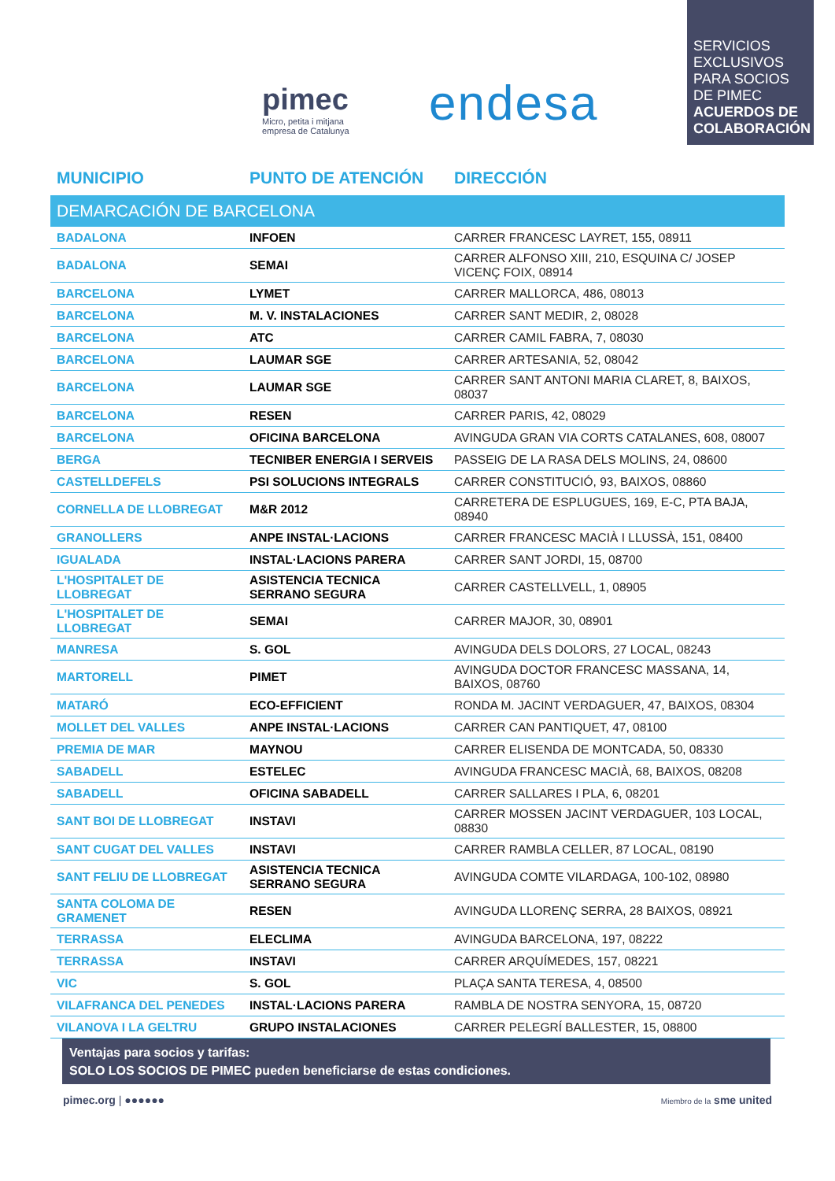pimec
Micro, petita i mitjana
empresa de Catalunya
endesa
SERVICIOS EXCLUSIVOS PARA SOCIOS DE PIMEC
ACUERDOS DE COLABORACIÓN
MUNICIPIO PUNTO DE ATENCIÓN DIRECCIÓN
| DEMARCACIÓN DE BARCELONA | | |
| --- | --- | --- |
| BADALONA | INFOEN | CARRER FRANCESC LAYRET, 155, 08911 |
| BADALONA | SEMAI | CARRER ALFONSO XIII, 210, ESQUINA C/ JOSEP VICENÇ FOIX, 08914 |
| BARCELONA | LYMET | CARRER MALLORCA, 486, 08013 |
| BARCELONA | M. V. INSTALACIONES | CARRER SANT MEDIR, 2, 08028 |
| BARCELONA | ATC | CARRER CAMIL FABRA, 7, 08030 |
| BARCELONA | LAUMAR SGE | CARRER ARTESANIA, 52, 08042 |
| BARCELONA | LAUMAR SGE | CARRER SANT ANTONI MARIA CLARET, 8, BAIXOS, 08037 |
| BARCELONA | RESEN | CARRER PARIS, 42, 08029 |
| BARCELONA | OFICINA BARCELONA | AVINGUDA GRAN VIA CORTS CATALANES, 608, 08007 |
| BERGA | TECNIBER ENERGIA I SERVEIS | PASSEIG DE LA RASA DELS MOLINS, 24, 08600 |
| CASTELLDEFELS | PSI SOLUCIONS INTEGRALS | CARRER CONSTITUCIÓ, 93, BAIXOS, 08860 |
| CORNELLA DE LLOBREGAT | M&R 2012 | CARRETERA DE ESPLUGUES, 169, E-C, PTA BAJA, 08940 |
| GRANOLLERS | ANPE INSTAL·LACIONS | CARRER FRANCESC MACIÀ I LLUSSÀ, 151, 08400 |
| IGUALADA | INSTAL·LACIONS PARERA | CARRER SANT JORDI, 15, 08700 |
| L'HOSPITALET DE LLOBREGAT | ASISTENCIA TECNICA SERRANO SEGURA | CARRER CASTELLVELL, 1, 08905 |
| L'HOSPITALET DE LLOBREGAT | SEMAI | CARRER MAJOR, 30, 08901 |
| MANRESA | S. GOL | AVINGUDA DELS DOLORS, 27 LOCAL, 08243 |
| MARTORELL | PIMET | AVINGUDA DOCTOR FRANCESC MASSANA, 14, BAIXOS, 08760 |
| MATARÓ | ECO-EFFICIENT | RONDA M. JACINT VERDAGUER, 47, BAIXOS, 08304 |
| MOLLET DEL VALLES | ANPE INSTAL·LACIONS | CARRER CAN PANTIQUET, 47, 08100 |
| PREMIA DE MAR | MAYNOU | CARRER ELISENDA DE MONTCADA, 50, 08330 |
| SABADELL | ESTELEC | AVINGUDA FRANCESC MACIÀ, 68, BAIXOS, 08208 |
| SABADELL | OFICINA SABADELL | CARRER SALLARES I PLA, 6, 08201 |
| SANT BOI DE LLOBREGAT | INSTAVI | CARRER MOSSEN JACINT VERDAGUER, 103 LOCAL, 08830 |
| SANT CUGAT DEL VALLES | INSTAVI | CARRER RAMBLA CELLER, 87 LOCAL, 08190 |
| SANT FELIU DE LLOBREGAT | ASISTENCIA TECNICA SERRANO SEGURA | AVINGUDA COMTE VILARDAGA, 100-102, 08980 |
| SANTA COLOMA DE GRAMENET | RESEN | AVINGUDA LLORENÇ SERRA, 28 BAIXOS, 08921 |
| TERRASSA | ELECLIMA | AVINGUDA BARCELONA, 197, 08222 |
| TERRASSA | INSTAVI | CARRER ARQUÍMEDES, 157, 08221 |
| VIC | S. GOL | PLAÇA SANTA TERESA, 4, 08500 |
| VILAFRANCA DEL PENEDES | INSTAL·LACIONS PARERA | RAMBLA DE NOSTRA SENYORA, 15, 08720 |
| VILANOVA I LA GELTRU | GRUPO INSTALACIONES | CARRER PELEGRÍ BALLESTER, 15, 08800 |
Ventajas para socios y tarifas:
SOLO LOS SOCIOS DE PIMEC pueden beneficiarse de estas condiciones.
pimec.org | ●●●●●●
Miembro de la sme united